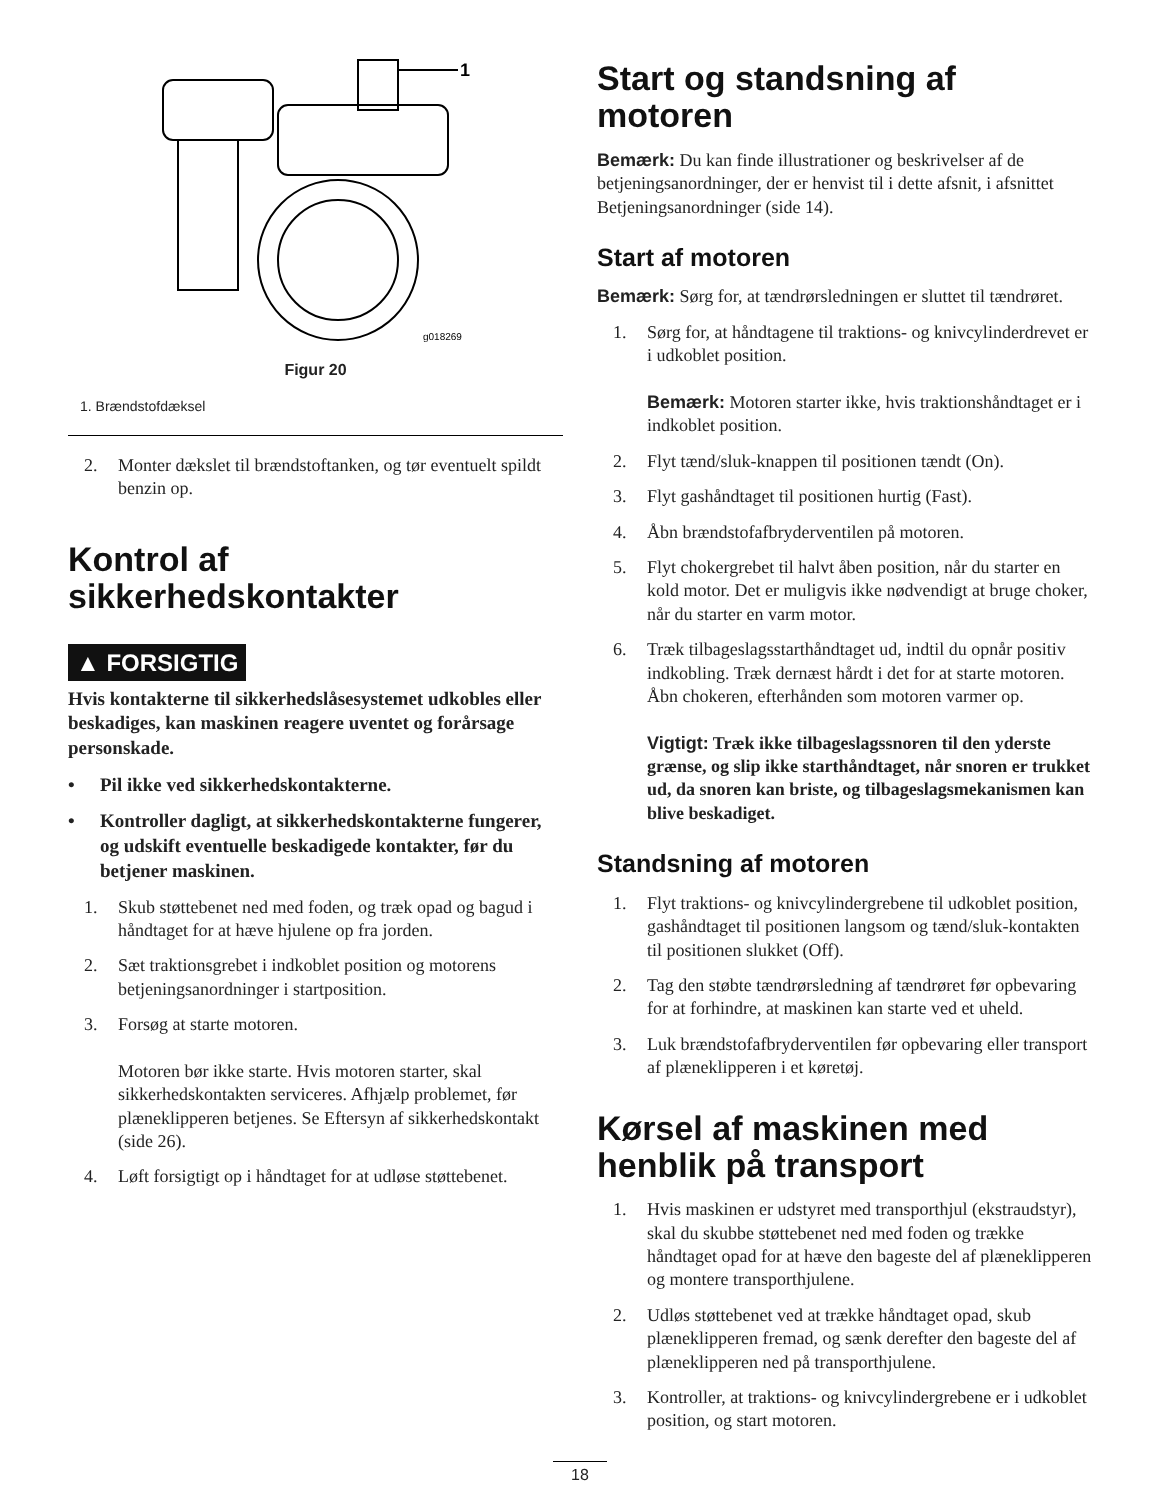1
g018269
Figur 20
1. Brændstofdæksel
2. Monter dækslet til brændstoftanken, og tør eventuelt spildt benzin op.
Kontrol af sikkerhedskontakter
▲ FORSIGTIG
Hvis kontakterne til sikkerhedslåsesystemet udkobles eller beskadiges, kan maskinen reagere uventet og forårsage personskade.
• Pil ikke ved sikkerhedskontakterne.
• Kontroller dagligt, at sikkerhedskontakterne fungerer, og udskift eventuelle beskadigede kontakter, før du betjener maskinen.
1. Skub støttebenet ned med foden, og træk opad og bagud i håndtaget for at hæve hjulene op fra jorden.
2. Sæt traktionsgrebet i indkoblet position og motorens betjeningsanordninger i startposition.
3. Forsøg at starte motoren.
Motoren bør ikke starte. Hvis motoren starter, skal sikkerhedskontakten serviceres. Afhjælp problemet, før plæneklipperen betjenes. Se Eftersyn af sikkerhedskontakt (side 26).
4. Løft forsigtigt op i håndtaget for at udløse støttebenet.
Start og standsning af motoren
Bemærk: Du kan finde illustrationer og beskrivelser af de betjeningsanordninger, der er henvist til i dette afsnit, i afsnittet Betjeningsanordninger (side 14).
Start af motoren
Bemærk: Sørg for, at tændrørsledningen er sluttet til tændrøret.
1. Sørg for, at håndtagene til traktions- og knivcylinderdrevet er i udkoblet position.
Bemærk: Motoren starter ikke, hvis traktionshåndtaget er i indkoblet position.
2. Flyt tænd/sluk-knappen til positionen tændt (On).
3. Flyt gashåndtaget til positionen hurtig (Fast).
4. Åbn brændstofafbryderventilen på motoren.
5. Flyt chokergrebet til halvt åben position, når du starter en kold motor. Det er muligvis ikke nødvendigt at bruge choker, når du starter en varm motor.
6. Træk tilbageslagsstarthåndtaget ud, indtil du opnår positiv indkobling. Træk dernæst hårdt i det for at starte motoren. Åbn chokeren, efterhånden som motoren varmer op.
Vigtigt: Træk ikke tilbageslagssnoren til den yderste grænse, og slip ikke starthåndtaget, når snoren er trukket ud, da snoren kan briste, og tilbageslagsmekanismen kan blive beskadiget.
Standsning af motoren
1. Flyt traktions- og knivcylindergrebene til udkoblet position, gashåndtaget til positionen langsom og tænd/sluk-kontakten til positionen slukket (Off).
2. Tag den støbte tændrørsledning af tændrøret før opbevaring for at forhindre, at maskinen kan starte ved et uheld.
3. Luk brændstofafbryderventilen før opbevaring eller transport af plæneklipperen i et køretøj.
Kørsel af maskinen med henblik på transport
1. Hvis maskinen er udstyret med transporthjul (ekstraudstyr), skal du skubbe støttebenet ned med foden og trække håndtaget opad for at hæve den bageste del af plæneklipperen og montere transporthjulene.
2. Udløs støttebenet ved at trække håndtaget opad, skub plæneklipperen fremad, og sænk derefter den bageste del af plæneklipperen ned på transporthjulene.
3. Kontroller, at traktions- og knivcylindergrebene er i udkoblet position, og start motoren.
18